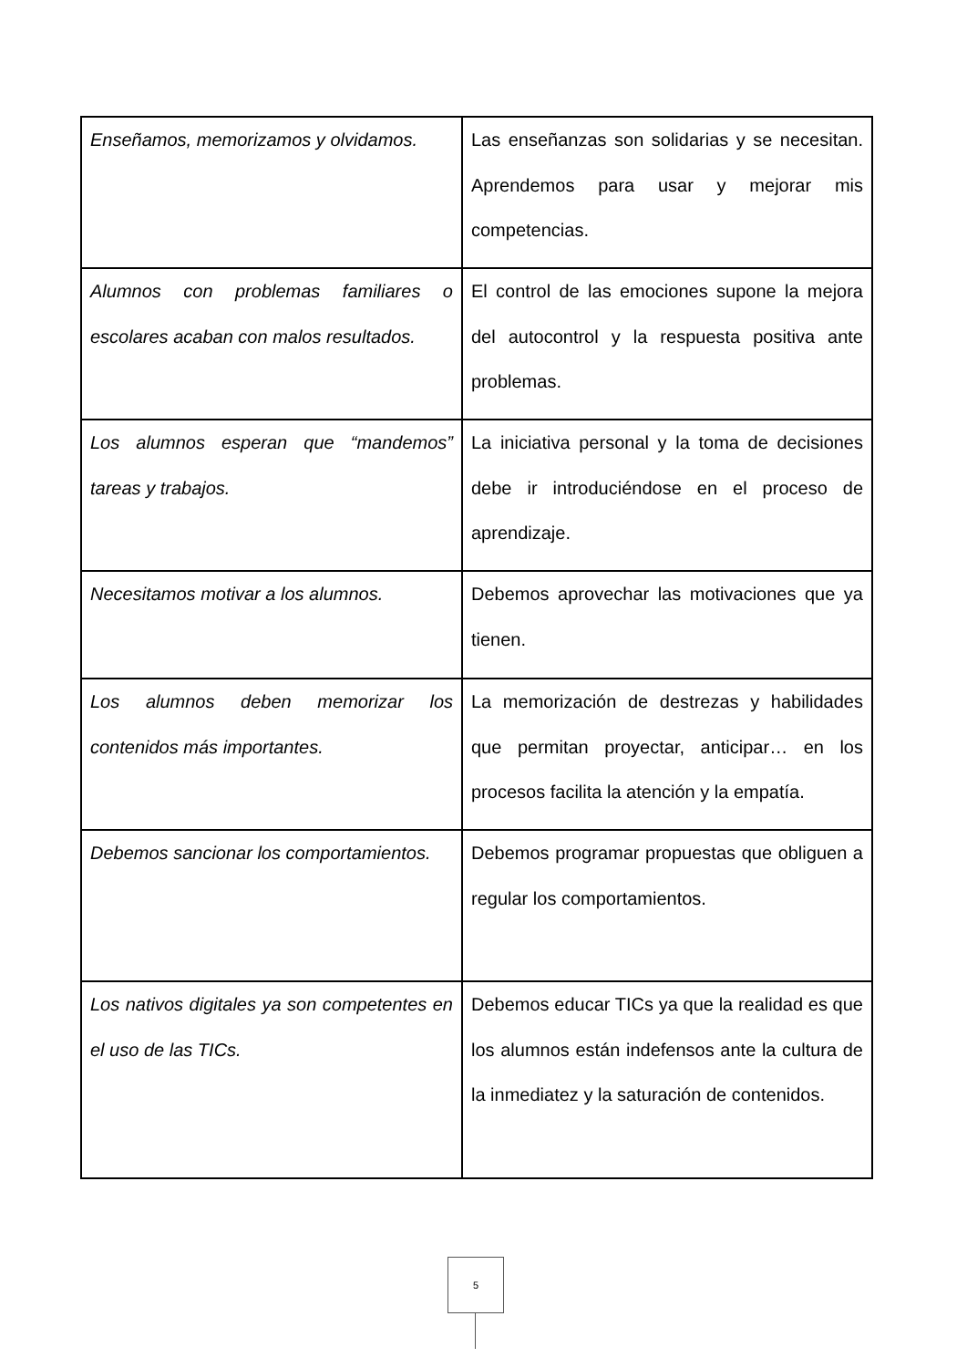| Enseñamos, memorizamos y olvidamos. | Las enseñanzas son solidarias y se necesitan. Aprendemos para usar y mejorar mis competencias. |
| Alumnos con problemas familiares o escolares acaban con malos resultados. | El control de las emociones supone la mejora del autocontrol y la respuesta positiva ante problemas. |
| Los alumnos esperan que “mandemos” tareas y trabajos. | La iniciativa personal y la toma de decisiones debe ir introduciéndose en el proceso de aprendizaje. |
| Necesitamos motivar a los alumnos. | Debemos aprovechar las motivaciones que ya tienen. |
| Los alumnos deben memorizar los contenidos más importantes. | La memorización de destrezas y habilidades que permitan proyectar, anticipar… en los procesos facilita la atención y la empatía. |
| Debemos sancionar los comportamientos. | Debemos programar propuestas que obliguen a regular los comportamientos. |
| Los nativos digitales ya son competentes en el uso de las TICs. | Debemos educar TICs ya que la realidad es que los alumnos están indefensos ante la cultura de la inmediatez y la saturación de contenidos. |
5